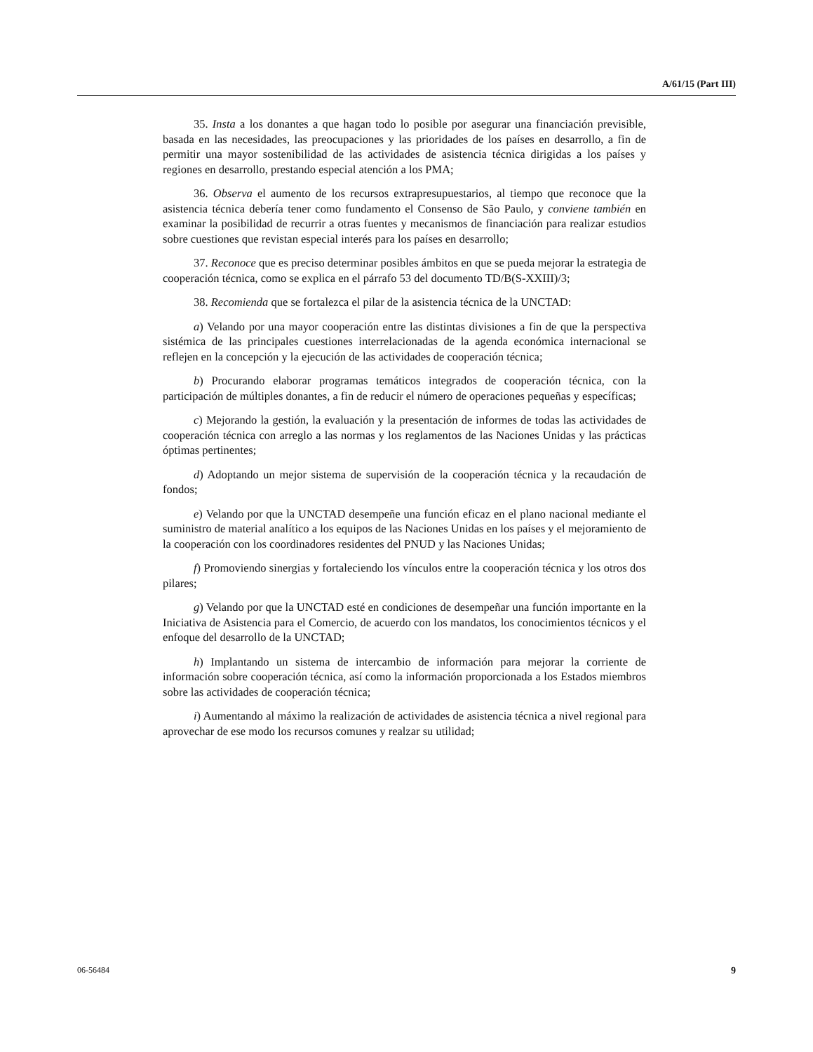A/61/15 (Part III)
35. Insta a los donantes a que hagan todo lo posible por asegurar una financiación previsible, basada en las necesidades, las preocupaciones y las prioridades de los países en desarrollo, a fin de permitir una mayor sostenibilidad de las actividades de asistencia técnica dirigidas a los países y regiones en desarrollo, prestando especial atención a los PMA;
36. Observa el aumento de los recursos extrapresupuestarios, al tiempo que reconoce que la asistencia técnica debería tener como fundamento el Consenso de São Paulo, y conviene también en examinar la posibilidad de recurrir a otras fuentes y mecanismos de financiación para realizar estudios sobre cuestiones que revistan especial interés para los países en desarrollo;
37. Reconoce que es preciso determinar posibles ámbitos en que se pueda mejorar la estrategia de cooperación técnica, como se explica en el párrafo 53 del documento TD/B(S-XXIII)/3;
38. Recomienda que se fortalezca el pilar de la asistencia técnica de la UNCTAD:
a) Velando por una mayor cooperación entre las distintas divisiones a fin de que la perspectiva sistémica de las principales cuestiones interrelacionadas de la agenda económica internacional se reflejen en la concepción y la ejecución de las actividades de cooperación técnica;
b) Procurando elaborar programas temáticos integrados de cooperación técnica, con la participación de múltiples donantes, a fin de reducir el número de operaciones pequeñas y específicas;
c) Mejorando la gestión, la evaluación y la presentación de informes de todas las actividades de cooperación técnica con arreglo a las normas y los reglamentos de las Naciones Unidas y las prácticas óptimas pertinentes;
d) Adoptando un mejor sistema de supervisión de la cooperación técnica y la recaudación de fondos;
e) Velando por que la UNCTAD desempeñe una función eficaz en el plano nacional mediante el suministro de material analítico a los equipos de las Naciones Unidas en los países y el mejoramiento de la cooperación con los coordinadores residentes del PNUD y las Naciones Unidas;
f) Promoviendo sinergias y fortaleciendo los vínculos entre la cooperación técnica y los otros dos pilares;
g) Velando por que la UNCTAD esté en condiciones de desempeñar una función importante en la Iniciativa de Asistencia para el Comercio, de acuerdo con los mandatos, los conocimientos técnicos y el enfoque del desarrollo de la UNCTAD;
h) Implantando un sistema de intercambio de información para mejorar la corriente de información sobre cooperación técnica, así como la información proporcionada a los Estados miembros sobre las actividades de cooperación técnica;
i) Aumentando al máximo la realización de actividades de asistencia técnica a nivel regional para aprovechar de ese modo los recursos comunes y realzar su utilidad;
06-56484 9